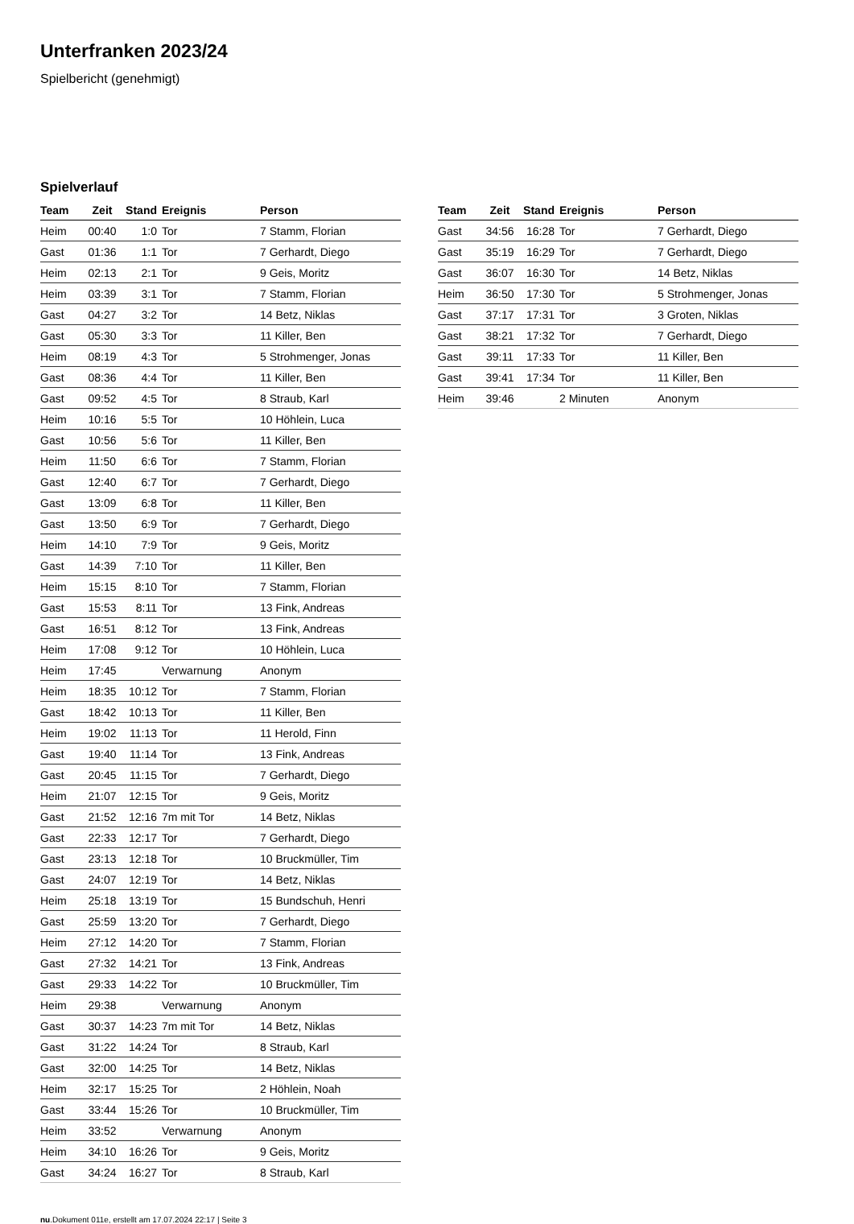Unterfranken 2023/24
Spielbericht (genehmigt)
Spielverlauf
| Team | Zeit | Stand | Ereignis | Person |
| --- | --- | --- | --- | --- |
| Heim | 00:40 | 1:0 | Tor | 7 Stamm, Florian |
| Gast | 01:36 | 1:1 | Tor | 7 Gerhardt, Diego |
| Heim | 02:13 | 2:1 | Tor | 9 Geis, Moritz |
| Heim | 03:39 | 3:1 | Tor | 7 Stamm, Florian |
| Gast | 04:27 | 3:2 | Tor | 14 Betz, Niklas |
| Gast | 05:30 | 3:3 | Tor | 11 Killer, Ben |
| Heim | 08:19 | 4:3 | Tor | 5 Strohmenger, Jonas |
| Gast | 08:36 | 4:4 | Tor | 11 Killer, Ben |
| Gast | 09:52 | 4:5 | Tor | 8 Straub, Karl |
| Heim | 10:16 | 5:5 | Tor | 10 Höhlein, Luca |
| Gast | 10:56 | 5:6 | Tor | 11 Killer, Ben |
| Heim | 11:50 | 6:6 | Tor | 7 Stamm, Florian |
| Gast | 12:40 | 6:7 | Tor | 7 Gerhardt, Diego |
| Gast | 13:09 | 6:8 | Tor | 11 Killer, Ben |
| Gast | 13:50 | 6:9 | Tor | 7 Gerhardt, Diego |
| Heim | 14:10 | 7:9 | Tor | 9 Geis, Moritz |
| Gast | 14:39 | 7:10 | Tor | 11 Killer, Ben |
| Heim | 15:15 | 8:10 | Tor | 7 Stamm, Florian |
| Gast | 15:53 | 8:11 | Tor | 13 Fink, Andreas |
| Gast | 16:51 | 8:12 | Tor | 13 Fink, Andreas |
| Heim | 17:08 | 9:12 | Tor | 10 Höhlein, Luca |
| Heim | 17:45 | | Verwarnung | Anonym |
| Heim | 18:35 | 10:12 | Tor | 7 Stamm, Florian |
| Gast | 18:42 | 10:13 | Tor | 11 Killer, Ben |
| Heim | 19:02 | 11:13 | Tor | 11 Herold, Finn |
| Gast | 19:40 | 11:14 | Tor | 13 Fink, Andreas |
| Gast | 20:45 | 11:15 | Tor | 7 Gerhardt, Diego |
| Heim | 21:07 | 12:15 | Tor | 9 Geis, Moritz |
| Gast | 21:52 | 12:16 | 7m mit Tor | 14 Betz, Niklas |
| Gast | 22:33 | 12:17 | Tor | 7 Gerhardt, Diego |
| Gast | 23:13 | 12:18 | Tor | 10 Bruckmüller, Tim |
| Gast | 24:07 | 12:19 | Tor | 14 Betz, Niklas |
| Heim | 25:18 | 13:19 | Tor | 15 Bundschuh, Henri |
| Gast | 25:59 | 13:20 | Tor | 7 Gerhardt, Diego |
| Heim | 27:12 | 14:20 | Tor | 7 Stamm, Florian |
| Gast | 27:32 | 14:21 | Tor | 13 Fink, Andreas |
| Gast | 29:33 | 14:22 | Tor | 10 Bruckmüller, Tim |
| Heim | 29:38 | | Verwarnung | Anonym |
| Gast | 30:37 | 14:23 | 7m mit Tor | 14 Betz, Niklas |
| Gast | 31:22 | 14:24 | Tor | 8 Straub, Karl |
| Gast | 32:00 | 14:25 | Tor | 14 Betz, Niklas |
| Heim | 32:17 | 15:25 | Tor | 2 Höhlein, Noah |
| Gast | 33:44 | 15:26 | Tor | 10 Bruckmüller, Tim |
| Heim | 33:52 | | Verwarnung | Anonym |
| Heim | 34:10 | 16:26 | Tor | 9 Geis, Moritz |
| Gast | 34:24 | 16:27 | Tor | 8 Straub, Karl |
| Team | Zeit | Stand | Ereignis | Person |
| --- | --- | --- | --- | --- |
| Gast | 34:56 | 16:28 | Tor | 7 Gerhardt, Diego |
| Gast | 35:19 | 16:29 | Tor | 7 Gerhardt, Diego |
| Gast | 36:07 | 16:30 | Tor | 14 Betz, Niklas |
| Heim | 36:50 | 17:30 | Tor | 5 Strohmenger, Jonas |
| Gast | 37:17 | 17:31 | Tor | 3 Groten, Niklas |
| Gast | 38:21 | 17:32 | Tor | 7 Gerhardt, Diego |
| Gast | 39:11 | 17:33 | Tor | 11 Killer, Ben |
| Gast | 39:41 | 17:34 | Tor | 11 Killer, Ben |
| Heim | 39:46 | | 2 Minuten | Anonym |
nu.Dokument 011e, erstellt am 17.07.2024 22:17 | Seite 3